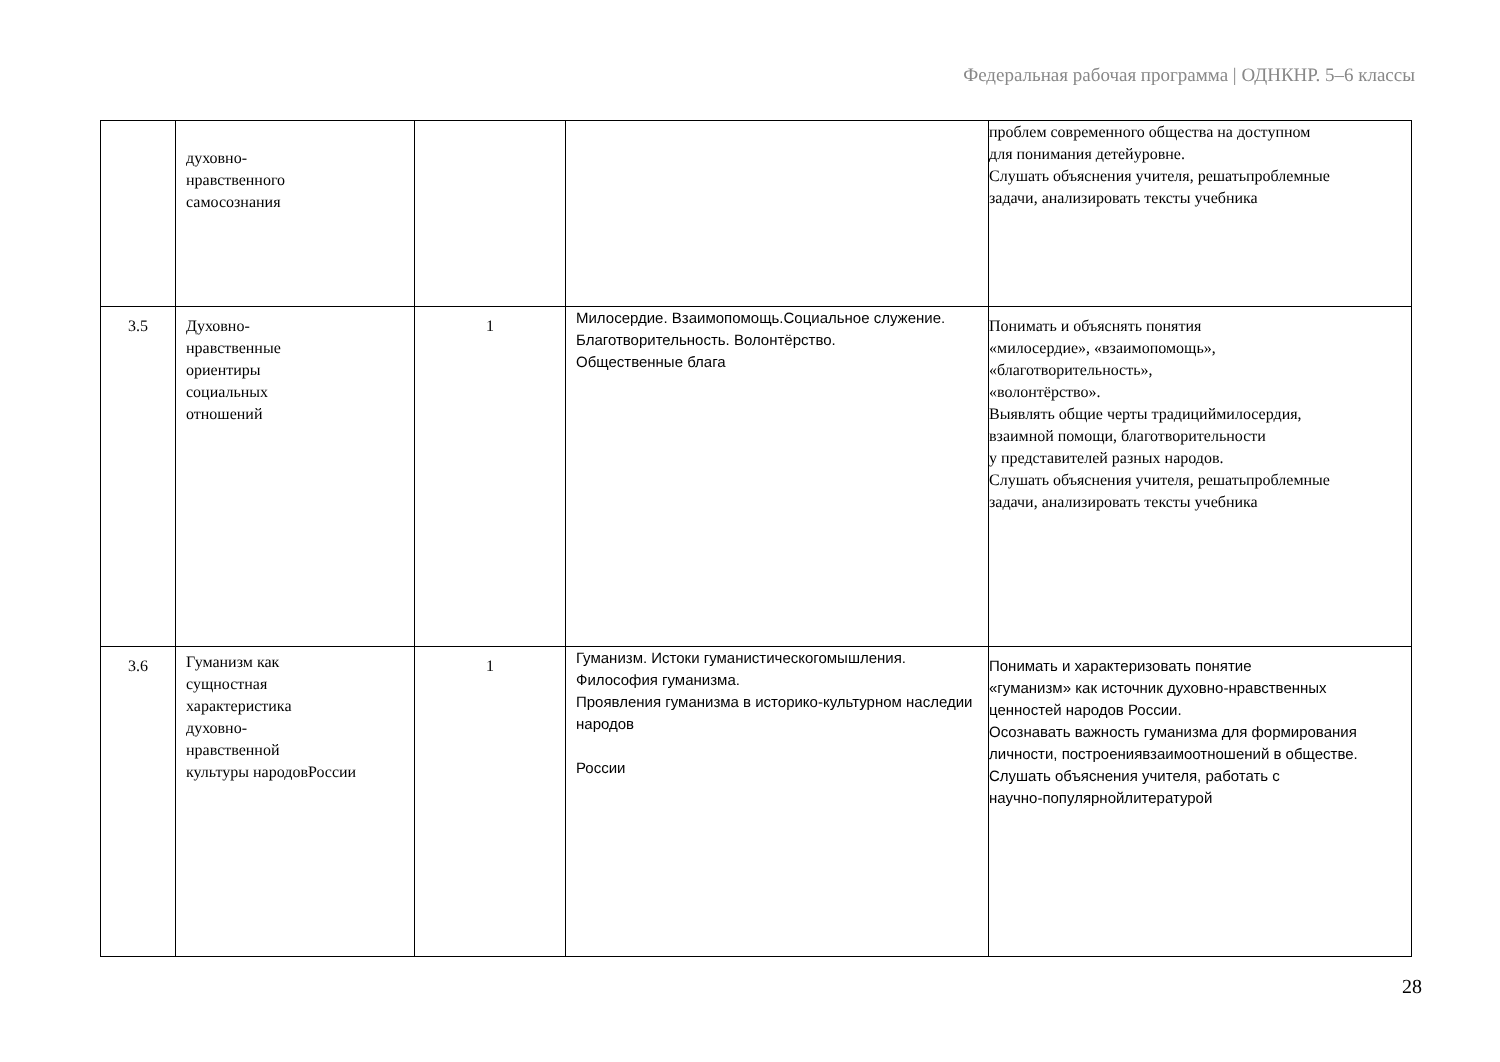Федеральная рабочая программа | ОДНКНР. 5–6 классы
| | духовно- нравственного самосознания | | | проблем современного общества на доступном для понимания детейуровне. Слушать объяснения учителя, решатьпроблемные задачи, анализировать тексты учебника |
| 3.5 | Духовно- нравственные ориентиры социальных отношений | 1 | Милосердие. Взаимопомощь.Социальное служение. Благотворительность. Волонтёрство. Общественные блага | Понимать и объяснять понятия «милосердие», «взаимопомощь», «благотворительность», «волонтёрство». Выявлять общие черты традициймилосердия, взаимной помощи, благотворительности у представителей разных народов. Слушать объяснения учителя, решатьпроблемные задачи, анализировать тексты учебника |
| 3.6 | Гуманизм как сущностная характеристика духовно- нравственной культуры народовРоссии | 1 | Гуманизм. Истоки гуманистическогомышления. Философия гуманизма. Проявления гуманизма в историко-культурном наследии народов России | Понимать и характеризовать понятие «гуманизм» как источник духовно-нравственных ценностей народов России. Осознавать важность гуманизма для формирования личности, построениявзаимоотношений в обществе. Слушать объяснения учителя, работать с научно-популярнойлитературой |
28